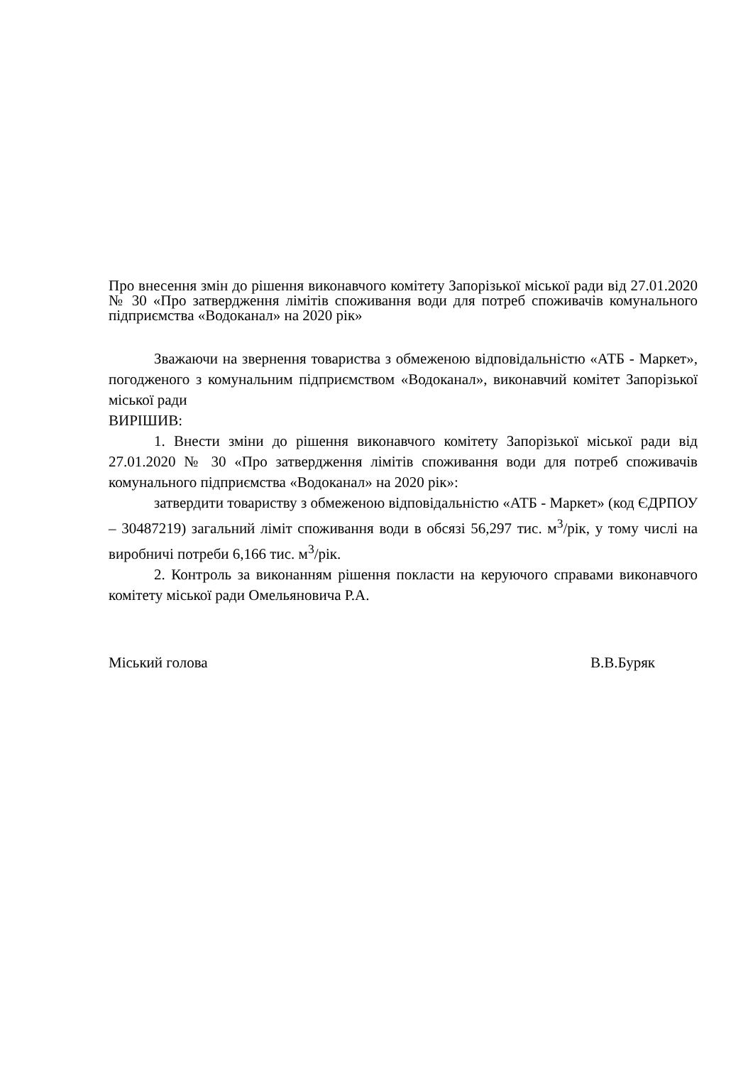Про внесення змін до рішення виконавчого комітету Запорізької міської ради від 27.01.2020 № 30 «Про затвердження лімітів споживання води для потреб споживачів комунального підприємства «Водоканал» на 2020 рік»
Зважаючи на звернення товариства з обмеженою відповідальністю «АТБ - Маркет», погодженого з комунальним підприємством «Водоканал», виконавчий комітет Запорізької міської ради
ВИРІШИВ:
1. Внести зміни до рішення виконавчого комітету Запорізької міської ради від 27.01.2020 № 30 «Про затвердження лімітів споживання води для потреб споживачів комунального підприємства «Водоканал» на 2020 рік»:
затвердити товариству з обмеженою відповідальністю «АТБ - Маркет» (код ЄДРПОУ – 30487219) загальний ліміт споживання води в обсязі 56,297 тис. м<sup>3</sup>/рік, у тому числі на виробничі потреби 6,166 тис. м<sup>3</sup>/рік.
2. Контроль за виконанням рішення покласти на керуючого справами виконавчого комітету міської ради Омельяновича Р.А.
Міський голова В.В.Буряк